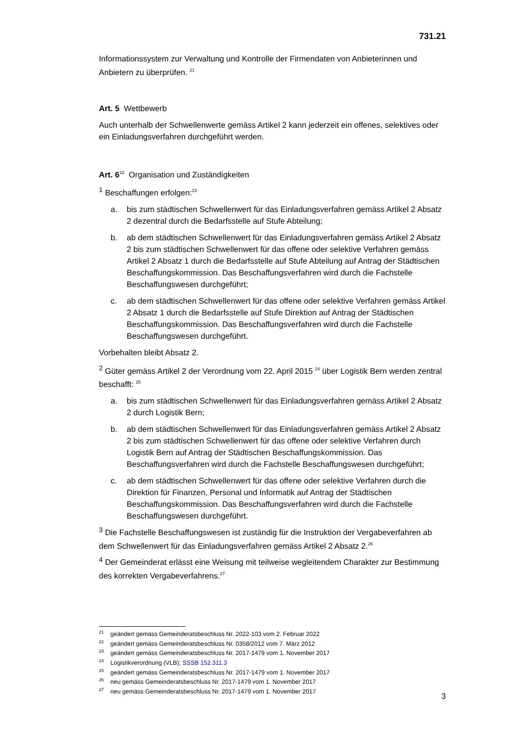731.21
Informationssystem zur Verwaltung und Kontrolle der Firmendaten von Anbieterinnen und Anbietern zu überprüfen. <sup>21</sup>
Art. 5 Wettbewerb
Auch unterhalb der Schwellenwerte gemäss Artikel 2 kann jederzeit ein offenes, selektives oder ein Einladungsverfahren durchgeführt werden.
Art. 6<sup>22</sup> Organisation und Zuständigkeiten
1 Beschaffungen erfolgen:<sup>23</sup>
a. bis zum städtischen Schwellenwert für das Einladungsverfahren gemäss Artikel 2 Absatz 2 dezentral durch die Bedarfsstelle auf Stufe Abteilung;
b. ab dem städtischen Schwellenwert für das Einladungsverfahren gemäss Artikel 2 Absatz 2 bis zum städtischen Schwellenwert für das offene oder selektive Verfahren gemäss Artikel 2 Absatz 1 durch die Bedarfsstelle auf Stufe Abteilung auf Antrag der Städtischen Beschaffungskommission. Das Beschaffungsverfahren wird durch die Fachstelle Beschaffungswesen durchgeführt;
c. ab dem städtischen Schwellenwert für das offene oder selektive Verfahren gemäss Artikel 2 Absatz 1 durch die Bedarfsstelle auf Stufe Direktion auf Antrag der Städtischen Beschaffungskommission. Das Beschaffungsverfahren wird durch die Fachstelle Beschaffungswesen durchgeführt.
Vorbehalten bleibt Absatz 2.
2 Güter gemäss Artikel 2 der Verordnung vom 22. April 2015 <sup>24</sup> über Logistik Bern werden zentral beschafft: <sup>25</sup>
a. bis zum städtischen Schwellenwert für das Einladungsverfahren gemäss Artikel 2 Absatz 2 durch Logistik Bern;
b. ab dem städtischen Schwellenwert für das Einladungsverfahren gemäss Artikel 2 Absatz 2 bis zum städtischen Schwellenwert für das offene oder selektive Verfahren durch Logistik Bern auf Antrag der Städtischen Beschaffungskommission. Das Beschaffungsverfahren wird durch die Fachstelle Beschaffungswesen durchgeführt;
c. ab dem städtischen Schwellenwert für das offene oder selektive Verfahren durch die Direktion für Finanzen, Personal und Informatik auf Antrag der Städtischen Beschaffungskommission. Das Beschaffungsverfahren wird durch die Fachstelle Beschaffungswesen durchgeführt.
3 Die Fachstelle Beschaffungswesen ist zuständig für die Instruktion der Vergabeverfahren ab dem Schwellenwert für das Einladungsverfahren gemäss Artikel 2 Absatz 2.<sup>26</sup>
4 Der Gemeinderat erlässt eine Weisung mit teilweise wegleitendem Charakter zur Bestimmung des korrekten Vergabeverfahrens.<sup>27</sup>
<sup>21</sup> geändert gemäss Gemeinderatsbeschluss Nr. 2022-103 vom 2. Februar 2022
<sup>22</sup> geändert gemäss Gemeinderatsbeschluss Nr. 0358/2012 vom 7. März 2012
<sup>23</sup> geändert gemäss Gemeinderatsbeschluss Nr. 2017-1479 vom 1. November 2017
<sup>24</sup> Logistikverordnung (VLB); SSSB 152.311.3
<sup>25</sup> geändert gemäss Gemeinderatsbeschluss Nr. 2017-1479 vom 1. November 2017
<sup>26</sup> neu gemäss Gemeinderatsbeschluss Nr. 2017-1479 vom 1. November 2017
<sup>27</sup> neu gemäss Gemeinderatsbeschluss Nr. 2017-1479 vom 1. November 2017
3